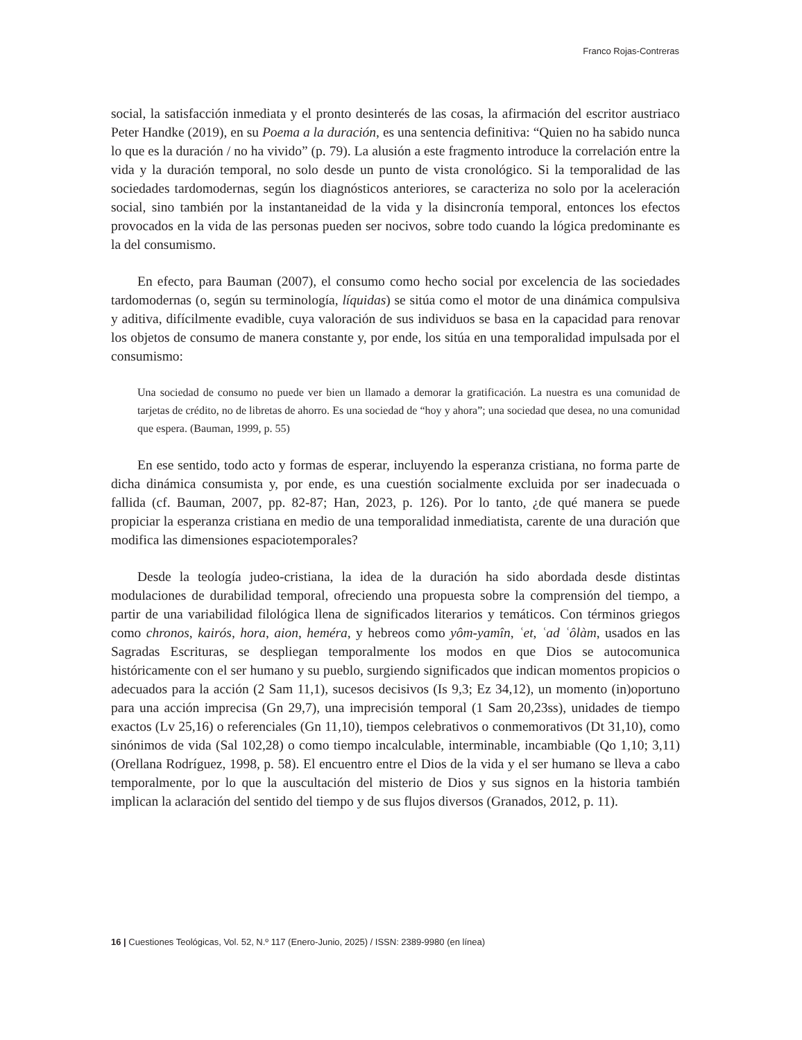Franco Rojas-Contreras
social, la satisfacción inmediata y el pronto desinterés de las cosas, la afirmación del escritor austriaco Peter Handke (2019), en su Poema a la duración, es una sentencia definitiva: “Quien no ha sabido nunca lo que es la duración / no ha vivido” (p. 79). La alusión a este fragmento introduce la correlación entre la vida y la duración temporal, no solo desde un punto de vista cronológico. Si la temporalidad de las sociedades tardomodernas, según los diagnósticos anteriores, se caracteriza no solo por la aceleración social, sino también por la instantaneidad de la vida y la disincronía temporal, entonces los efectos provocados en la vida de las personas pueden ser nocivos, sobre todo cuando la lógica predominante es la del consumismo.
En efecto, para Bauman (2007), el consumo como hecho social por excelencia de las sociedades tardomodernas (o, según su terminología, líquidas) se sitúa como el motor de una dinámica compulsiva y aditiva, difícilmente evadible, cuya valoración de sus individuos se basa en la capacidad para renovar los objetos de consumo de manera constante y, por ende, los sitúa en una temporalidad impulsada por el consumismo:
Una sociedad de consumo no puede ver bien un llamado a demorar la gratificación. La nuestra es una comunidad de tarjetas de crédito, no de libretas de ahorro. Es una sociedad de “hoy y ahora”; una sociedad que desea, no una comunidad que espera. (Bauman, 1999, p. 55)
En ese sentido, todo acto y formas de esperar, incluyendo la esperanza cristiana, no forma parte de dicha dinámica consumista y, por ende, es una cuestión socialmente excluida por ser inadecuada o fallida (cf. Bauman, 2007, pp. 82-87; Han, 2023, p. 126). Por lo tanto, ¿de qué manera se puede propiciar la esperanza cristiana en medio de una temporalidad inmediatista, carente de una duración que modifica las dimensiones espaciotemporales?
Desde la teología judeo-cristiana, la idea de la duración ha sido abordada desde distintas modulaciones de durabilidad temporal, ofreciendo una propuesta sobre la comprensión del tiempo, a partir de una variabilidad filológica llena de significados literarios y temáticos. Con términos griegos como chronos, kairós, hora, aion, heméra, y hebreos como yôm-yamîn, ʿet, ʿad ʿôlàm, usados en las Sagradas Escrituras, se despliegan temporalmente los modos en que Dios se autocomunica históricamente con el ser humano y su pueblo, surgiendo significados que indican momentos propicios o adecuados para la acción (2 Sam 11,1), sucesos decisivos (Is 9,3; Ez 34,12), un momento (in)oportuno para una acción imprecisa (Gn 29,7), una imprecisión temporal (1 Sam 20,23ss), unidades de tiempo exactos (Lv 25,16) o referenciales (Gn 11,10), tiempos celebrativos o conmemorativos (Dt 31,10), como sinónimos de vida (Sal 102,28) o como tiempo incalculable, interminable, incambiable (Qo 1,10; 3,11) (Orellana Rodríguez, 1998, p. 58). El encuentro entre el Dios de la vida y el ser humano se lleva a cabo temporalmente, por lo que la auscultación del misterio de Dios y sus signos en la historia también implican la aclaración del sentido del tiempo y de sus flujos diversos (Granados, 2012, p. 11).
16 | Cuestiones Teológicas, Vol. 52, N.º 117 (Enero-Junio, 2025) / ISSN: 2389-9980 (en línea)